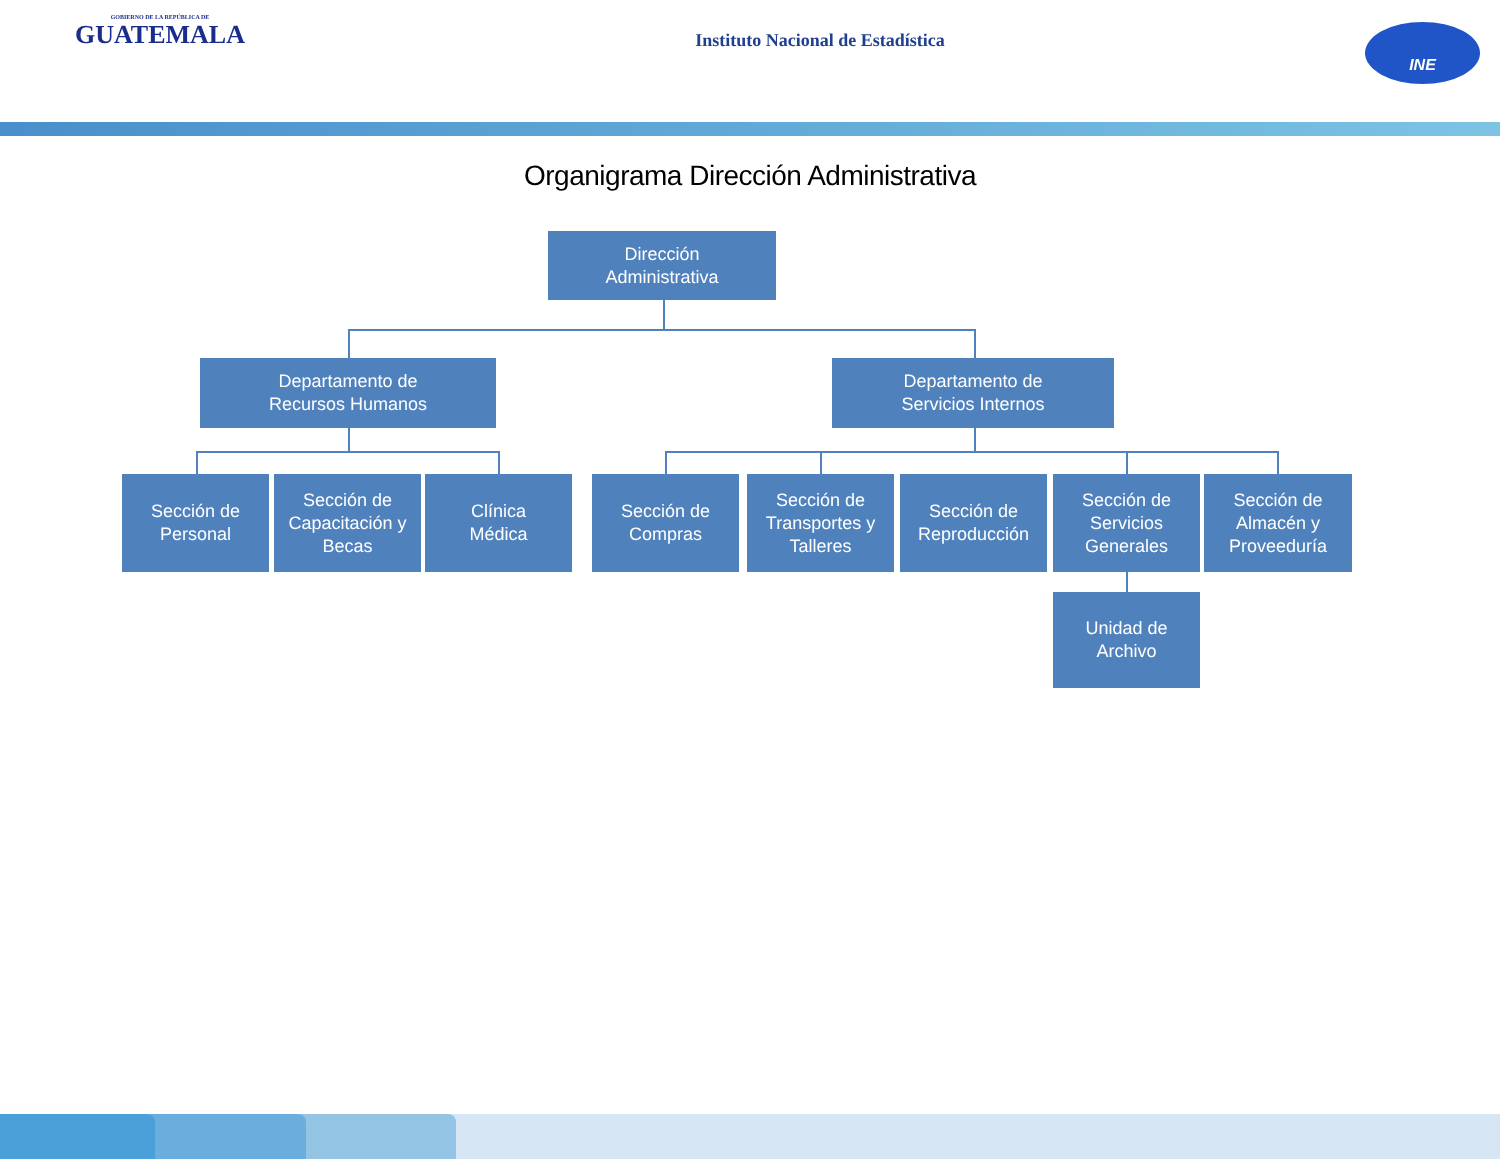GOBIERNO DE LA REPÚBLICA DE
GUATEMALA
Instituto Nacional de Estadística
INE
Organigrama Dirección Administrativa
Dirección
Administrativa
Departamento de
Recursos Humanos
Departamento de
Servicios Internos
Sección de
Personal
Sección de
Capacitación y
Becas
Clínica
Médica
Sección de
Compras
Sección de
Transportes y
Talleres
Sección de
Reproducción
Sección de
Servicios
Generales
Sección de
Almacén y
Proveeduría
Unidad de
Archivo